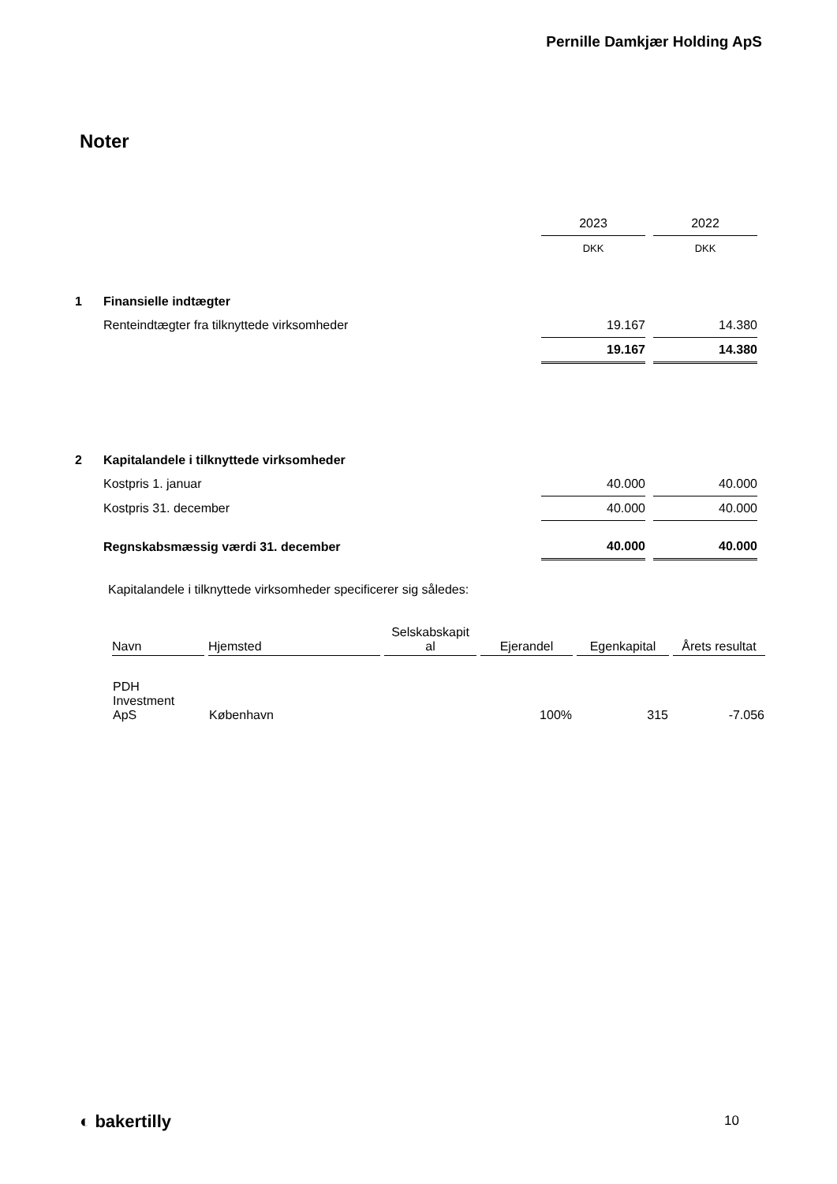Pernille Damkjær Holding ApS
Noter
| | | 2023 | | 2022 |
| | | DKK | | DKK |
| 1 | Finansielle indtægter | | | |
| | Renteindtægter fra tilknyttede virksomheder | 19.167 | | 14.380 |
| | | 19.167 | | 14.380 |
| 2 | Kapitalandele i tilknyttede virksomheder | | | |
| | Kostpris 1. januar | 40.000 | | 40.000 |
| | Kostpris 31. december | 40.000 | | 40.000 |
| | Regnskabsmæssig værdi 31. december | 40.000 | | 40.000 |
Kapitalandele i tilknyttede virksomheder specificerer sig således:
| Navn | Hjemsted | Selskabskapit al | Ejerandel | Egenkapital | Årets resultat |
| --- | --- | --- | --- | --- | --- |
| PDH Investment ApS | København | | 100% | 315 | -7.056 |
◐ bakertilly 10